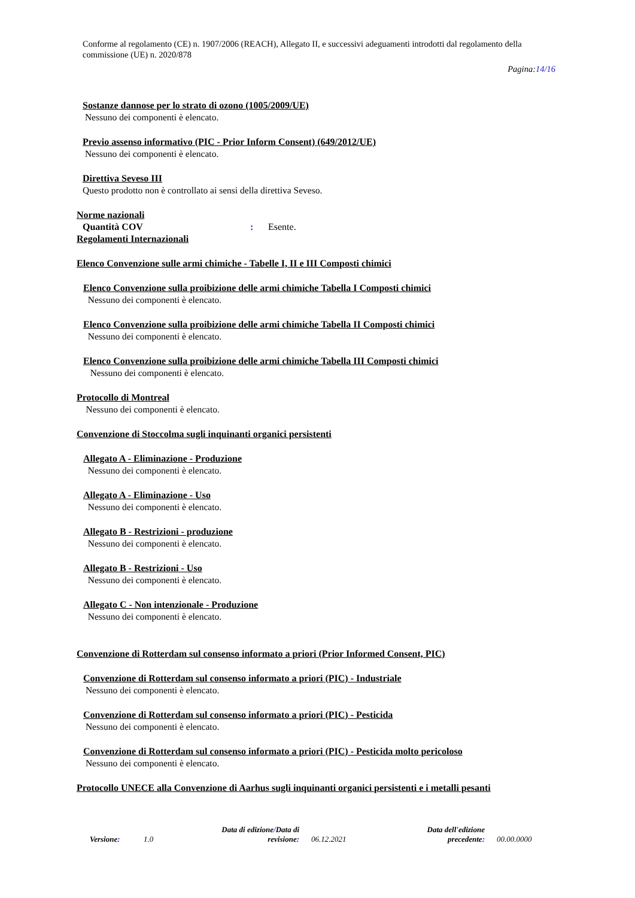Conforme al regolamento (CE) n. 1907/2006 (REACH), Allegato II, e successivi adeguamenti introdotti dal regolamento della commissione (UE) n. 2020/878
Pagina:14/16
Sostanze dannose per lo strato di ozono (1005/2009/UE)
Nessuno dei componenti è elencato.
Previo assenso informativo (PIC - Prior Inform Consent) (649/2012/UE)
Nessuno dei componenti è elencato.
Direttiva Seveso III
Questo prodotto non è controllato ai sensi della direttiva Seveso.
Norme nazionali
Quantità COV: Esente.
Regolamenti Internazionali
Elenco Convenzione sulle armi chimiche - Tabelle I, II e III Composti chimici
Elenco Convenzione sulla proibizione delle armi chimiche Tabella I Composti chimici
Nessuno dei componenti è elencato.
Elenco Convenzione sulla proibizione delle armi chimiche Tabella II Composti chimici
Nessuno dei componenti è elencato.
Elenco Convenzione sulla proibizione delle armi chimiche Tabella III Composti chimici
Nessuno dei componenti è elencato.
Protocollo di Montreal
Nessuno dei componenti è elencato.
Convenzione di Stoccolma sugli inquinanti organici persistenti
Allegato A - Eliminazione - Produzione
Nessuno dei componenti è elencato.
Allegato A - Eliminazione - Uso
Nessuno dei componenti è elencato.
Allegato B - Restrizioni - produzione
Nessuno dei componenti è elencato.
Allegato B - Restrizioni - Uso
Nessuno dei componenti è elencato.
Allegato C - Non intenzionale - Produzione
Nessuno dei componenti è elencato.
Convenzione di Rotterdam sul consenso informato a priori (Prior Informed Consent, PIC)
Convenzione di Rotterdam sul consenso informato a priori (PIC) - Industriale
Nessuno dei componenti è elencato.
Convenzione di Rotterdam sul consenso informato a priori (PIC) - Pesticida
Nessuno dei componenti è elencato.
Convenzione di Rotterdam sul consenso informato a priori (PIC) - Pesticida molto pericoloso
Nessuno dei componenti è elencato.
Protocollo UNECE alla Convenzione di Aarhus sugli inquinanti organici persistenti e i metalli pesanti
Versione: 1.0
Data di edizione/Data di
revisione:
06.12.2021
Data dell'edizione
precedente:
00.00.0000